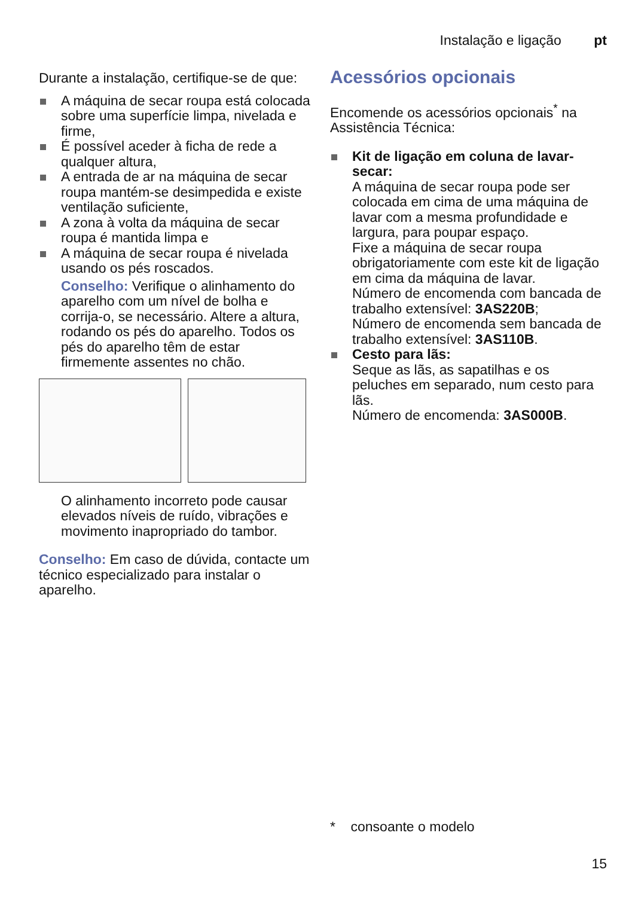Instalação e ligação pt
Durante a instalação, certifique-se de que:
A máquina de secar roupa está colocada sobre uma superfície limpa, nivelada e firme,
É possível aceder à ficha de rede a qualquer altura,
A entrada de ar na máquina de secar roupa mantém-se desimpedida e existe ventilação suficiente,
A zona à volta da máquina de secar roupa é mantida limpa e
A máquina de secar roupa é nivelada usando os pés roscados.
Conselho: Verifique o alinhamento do aparelho com um nível de bolha e corrija-o, se necessário. Altere a altura, rodando os pés do aparelho. Todos os pés do aparelho têm de estar firmemente assentes no chão.
O alinhamento incorreto pode causar elevados níveis de ruído, vibrações e movimento inapropriado do tambor.
Conselho: Em caso de dúvida, contacte um técnico especializado para instalar o aparelho.
Acessórios opcionais
Encomende os acessórios opcionais<sup>*</sup> na Assistência Técnica:
Kit de ligação em coluna de lavar-secar:
A máquina de secar roupa pode ser colocada em cima de uma máquina de lavar com a mesma profundidade e largura, para poupar espaço.
Fixe a máquina de secar roupa obrigatoriamente com este kit de ligação em cima da máquina de lavar.
Número de encomenda com bancada de trabalho extensível: 3AS220B;
Número de encomenda sem bancada de trabalho extensível: 3AS110B.
Cesto para lãs:
Seque as lãs, as sapatilhas e os peluches em separado, num cesto para lãs.
Número de encomenda: 3AS000B.
* consoante o modelo
15